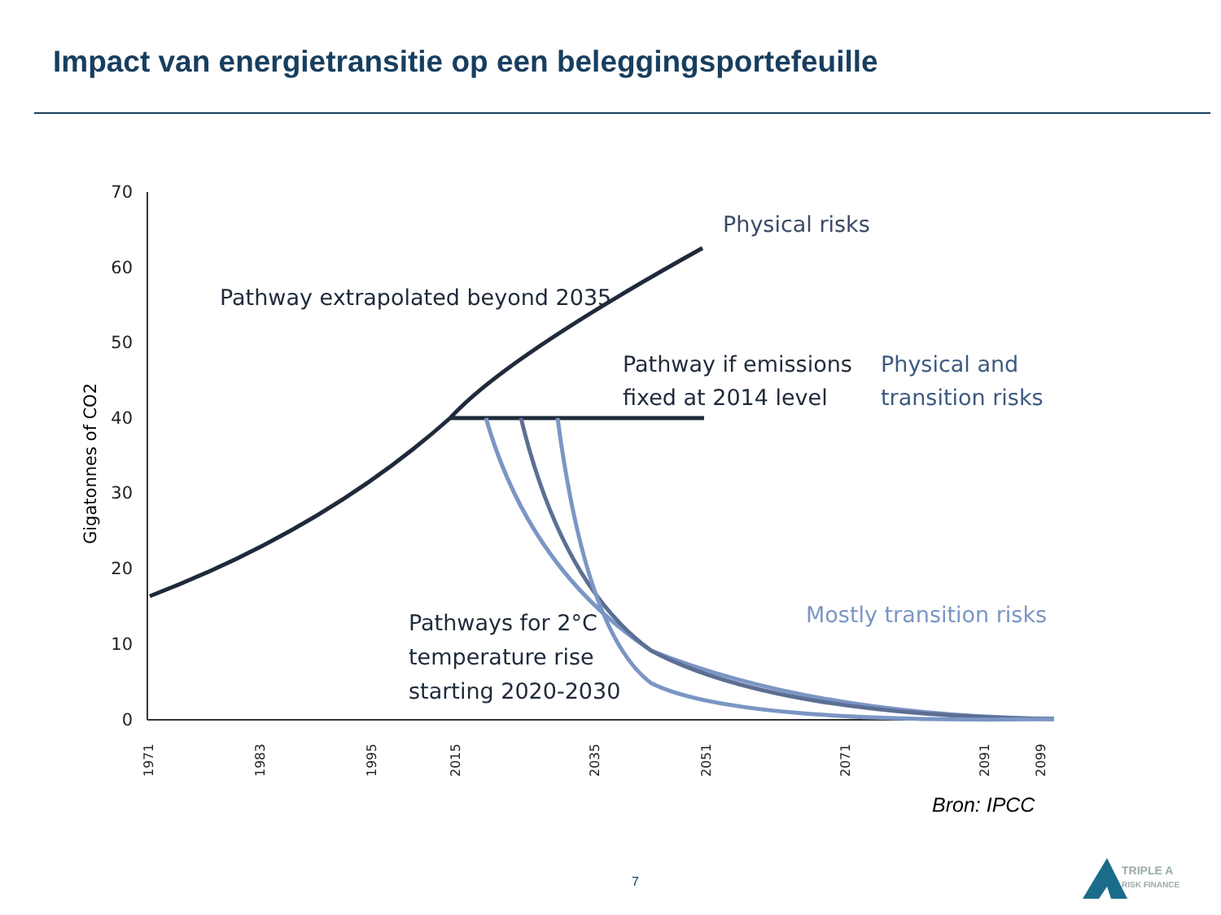Impact van energietransitie op een beleggingsportefeuille
70
60
50
40
30
20
10
0
Gigatonnes of CO2
1971
1983
1995
2015
2035
2051
2071
2091
2099
Physical risks
Pathway extrapolated beyond 2035
Pathway if emissions
fixed at 2014 level
Physical and
transition risks
Mostly transition risks
Pathways for 2°C
temperature rise
starting 2020-2030
Bron: IPCC
7
TRIPLE A
RISK FINANCE